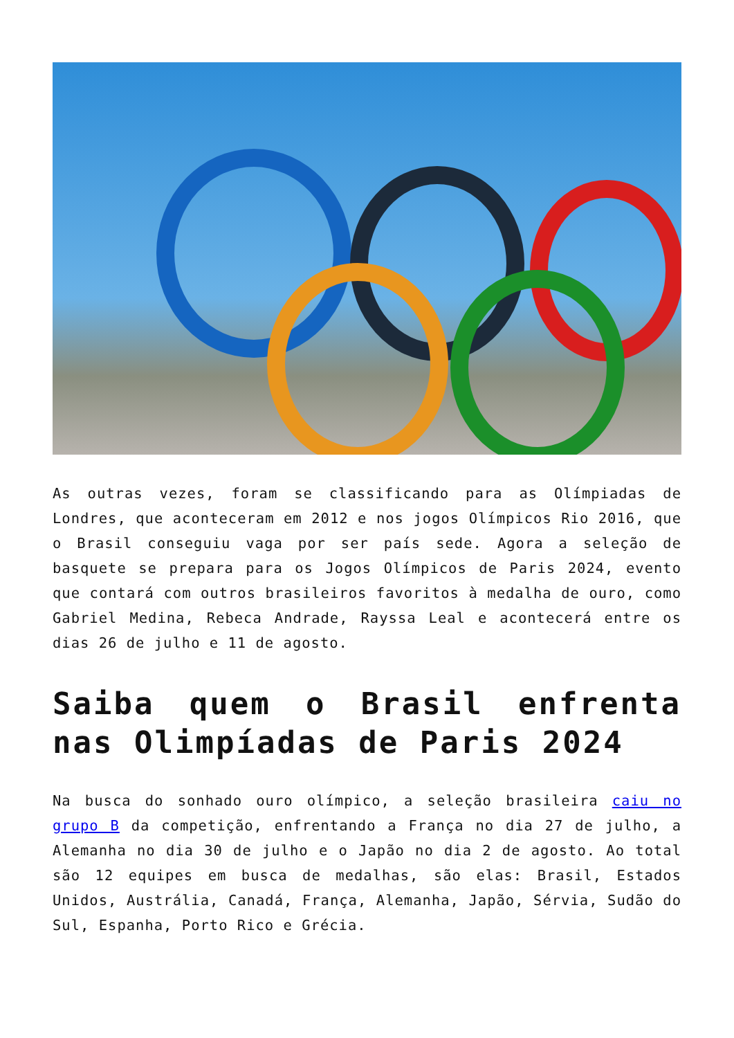As outras vezes, foram se classificando para as Olímpiadas de Londres, que aconteceram em 2012 e nos jogos Olímpicos Rio 2016, que o Brasil conseguiu vaga por ser país sede. Agora a seleção de basquete se prepara para os Jogos Olímpicos de Paris 2024, evento que contará com outros brasileiros favoritos à medalha de ouro, como Gabriel Medina, Rebeca Andrade, Rayssa Leal e acontecerá entre os dias 26 de julho e 11 de agosto.
Saiba quem o Brasil enfrenta nas Olimpíadas de Paris 2024
Na busca do sonhado ouro olímpico, a seleção brasileira caiu no grupo B da competição, enfrentando a França no dia 27 de julho, a Alemanha no dia 30 de julho e o Japão no dia 2 de agosto. Ao total são 12 equipes em busca de medalhas, são elas: Brasil, Estados Unidos, Austrália, Canadá, França, Alemanha, Japão, Sérvia, Sudão do Sul, Espanha, Porto Rico e Grécia.